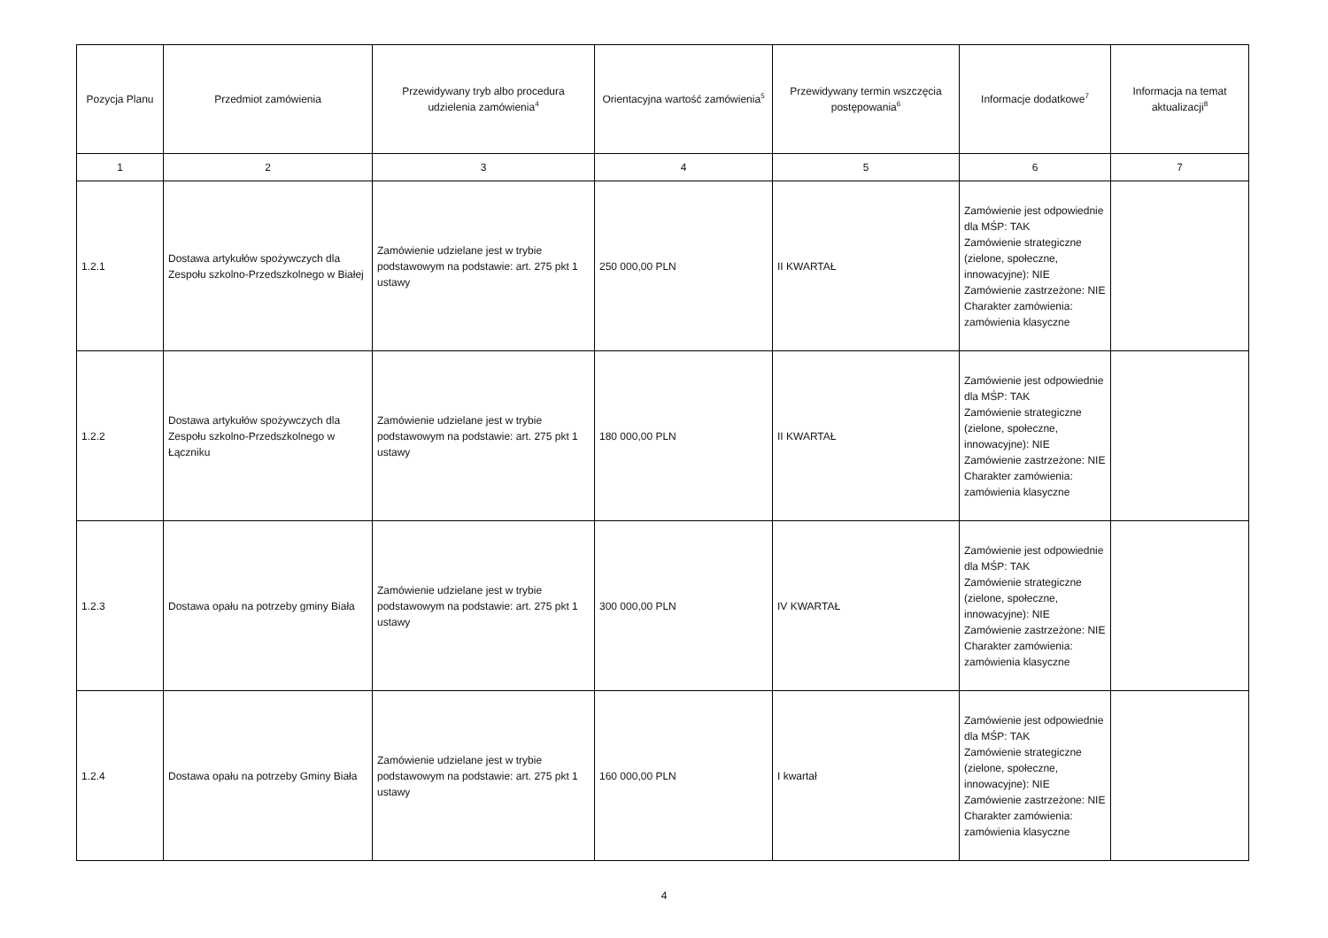| Pozycja Planu | Przedmiot zamówienia | Przewidywany tryb albo procedura udzielenia zamówienia<sup>4</sup> | Orientacyjna wartość zamówienia<sup>5</sup> | Przewidywany termin wszczęcia postępowania<sup>6</sup> | Informacje dodatkowe<sup>7</sup> | Informacja na temat aktualizacji<sup>8</sup> |
| --- | --- | --- | --- | --- | --- | --- |
| 1 | 2 | 3 | 4 | 5 | 6 | 7 |
| 1.2.1 | Dostawa artykułów spożywczych dla Zespołu szkolno-Przedszkolnego w Białej | Zamówienie udzielane jest w trybie podstawowym na podstawie: art. 275 pkt 1 ustawy | 250 000,00 PLN | II KWARTAŁ | Zamówienie jest odpowiednie dla MŚP: TAK Zamówienie strategiczne (zielone, społeczne, innowacyjne): NIE Zamówienie zastrzeżone: NIE Charakter zamówienia: zamówienia klasyczne | |
| 1.2.2 | Dostawa artykułów spożywczych dla Zespołu szkolno-Przedszkolnego w Łączniku | Zamówienie udzielane jest w trybie podstawowym na podstawie: art. 275 pkt 1 ustawy | 180 000,00 PLN | II KWARTAŁ | Zamówienie jest odpowiednie dla MŚP: TAK Zamówienie strategiczne (zielone, społeczne, innowacyjne): NIE Zamówienie zastrzeżone: NIE Charakter zamówienia: zamówienia klasyczne | |
| 1.2.3 | Dostawa opału na potrzeby gminy Biała | Zamówienie udzielane jest w trybie podstawowym na podstawie: art. 275 pkt 1 ustawy | 300 000,00 PLN | IV KWARTAŁ | Zamówienie jest odpowiednie dla MŚP: TAK Zamówienie strategiczne (zielone, społeczne, innowacyjne): NIE Zamówienie zastrzeżone: NIE Charakter zamówienia: zamówienia klasyczne | |
| 1.2.4 | Dostawa opału na potrzeby Gminy Biała | Zamówienie udzielane jest w trybie podstawowym na podstawie: art. 275 pkt 1 ustawy | 160 000,00 PLN | I kwartał | Zamówienie jest odpowiednie dla MŚP: TAK Zamówienie strategiczne (zielone, społeczne, innowacyjne): NIE Zamówienie zastrzeżone: NIE Charakter zamówienia: zamówienia klasyczne | |
4